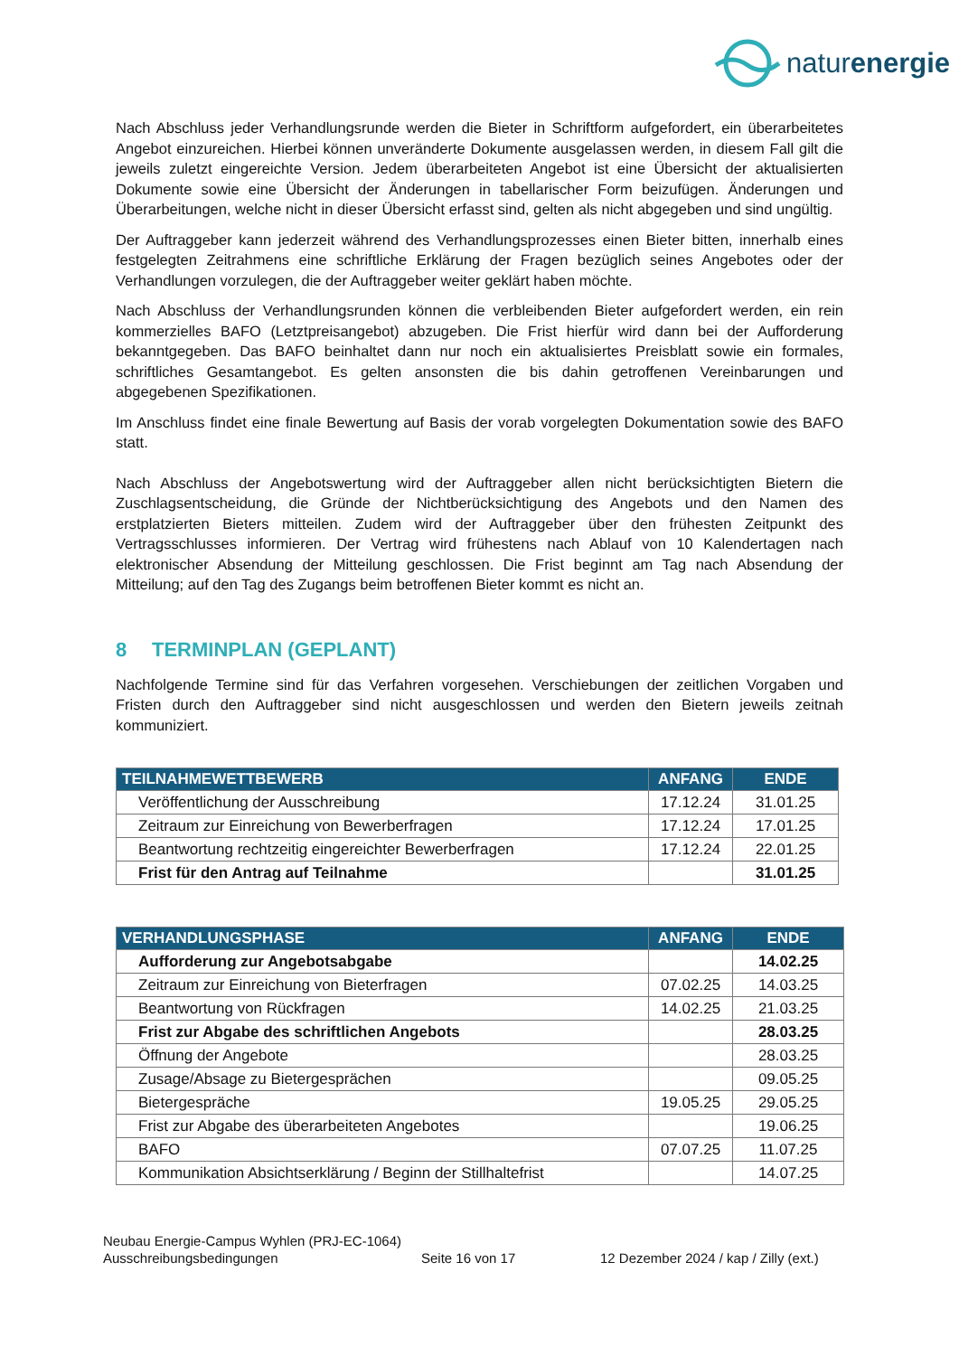naturenergie
Nach Abschluss jeder Verhandlungsrunde werden die Bieter in Schriftform aufgefordert, ein überarbeitetes Angebot einzureichen. Hierbei können unveränderte Dokumente ausgelassen werden, in diesem Fall gilt die jeweils zuletzt eingereichte Version. Jedem überarbeiteten Angebot ist eine Übersicht der aktualisierten Dokumente sowie eine Übersicht der Änderungen in tabellarischer Form beizufügen. Änderungen und Überarbeitungen, welche nicht in dieser Übersicht erfasst sind, gelten als nicht abgegeben und sind ungültig.
Der Auftraggeber kann jederzeit während des Verhandlungsprozesses einen Bieter bitten, innerhalb eines festgelegten Zeitrahmens eine schriftliche Erklärung der Fragen bezüglich seines Angebotes oder der Verhandlungen vorzulegen, die der Auftraggeber weiter geklärt haben möchte.
Nach Abschluss der Verhandlungsrunden können die verbleibenden Bieter aufgefordert werden, ein rein kommerzielles BAFO (Letztpreisangebot) abzugeben. Die Frist hierfür wird dann bei der Aufforderung bekanntgegeben. Das BAFO beinhaltet dann nur noch ein aktualisiertes Preisblatt sowie ein formales, schriftliches Gesamtangebot. Es gelten ansonsten die bis dahin getroffenen Vereinbarungen und abgegebenen Spezifikationen.
Im Anschluss findet eine finale Bewertung auf Basis der vorab vorgelegten Dokumentation sowie des BAFO statt.
Nach Abschluss der Angebotswertung wird der Auftraggeber allen nicht berücksichtigten Bietern die Zuschlagsentscheidung, die Gründe der Nichtberücksichtigung des Angebots und den Namen des erstplatzierten Bieters mitteilen. Zudem wird der Auftraggeber über den frühesten Zeitpunkt des Vertragsschlusses informieren. Der Vertrag wird frühestens nach Ablauf von 10 Kalendertagen nach elektronischer Absendung der Mitteilung geschlossen. Die Frist beginnt am Tag nach Absendung der Mitteilung; auf den Tag des Zugangs beim betroffenen Bieter kommt es nicht an.
8 TERMINPLAN (GEPLANT)
Nachfolgende Termine sind für das Verfahren vorgesehen. Verschiebungen der zeitlichen Vorgaben und Fristen durch den Auftraggeber sind nicht ausgeschlossen und werden den Bietern jeweils zeitnah kommuniziert.
| TEILNAHMEWETTBEWERB | ANFANG | ENDE |
| --- | --- | --- |
| Veröffentlichung der Ausschreibung | 17.12.24 | 31.01.25 |
| Zeitraum zur Einreichung von Bewerberfragen | 17.12.24 | 17.01.25 |
| Beantwortung rechtzeitig eingereichter Bewerberfragen | 17.12.24 | 22.01.25 |
| Frist für den Antrag auf Teilnahme | | 31.01.25 |
| VERHANDLUNGSPHASE | ANFANG | ENDE |
| --- | --- | --- |
| Aufforderung zur Angebotsabgabe | | 14.02.25 |
| Zeitraum zur Einreichung von Bieterfragen | 07.02.25 | 14.03.25 |
| Beantwortung von Rückfragen | 14.02.25 | 21.03.25 |
| Frist zur Abgabe des schriftlichen Angebots | | 28.03.25 |
| Öffnung der Angebote | | 28.03.25 |
| Zusage/Absage zu Bietergesprächen | | 09.05.25 |
| Bietergespräche | 19.05.25 | 29.05.25 |
| Frist zur Abgabe des überarbeiteten Angebotes | | 19.06.25 |
| BAFO | 07.07.25 | 11.07.25 |
| Kommunikation Absichtserklärung / Beginn der Stillhaltefrist | | 14.07.25 |
Neubau Energie-Campus Wyhlen (PRJ-EC-1064)
Ausschreibungsbedingungen Seite 16 von 17 12 Dezember 2024 / kap / Zilly (ext.)